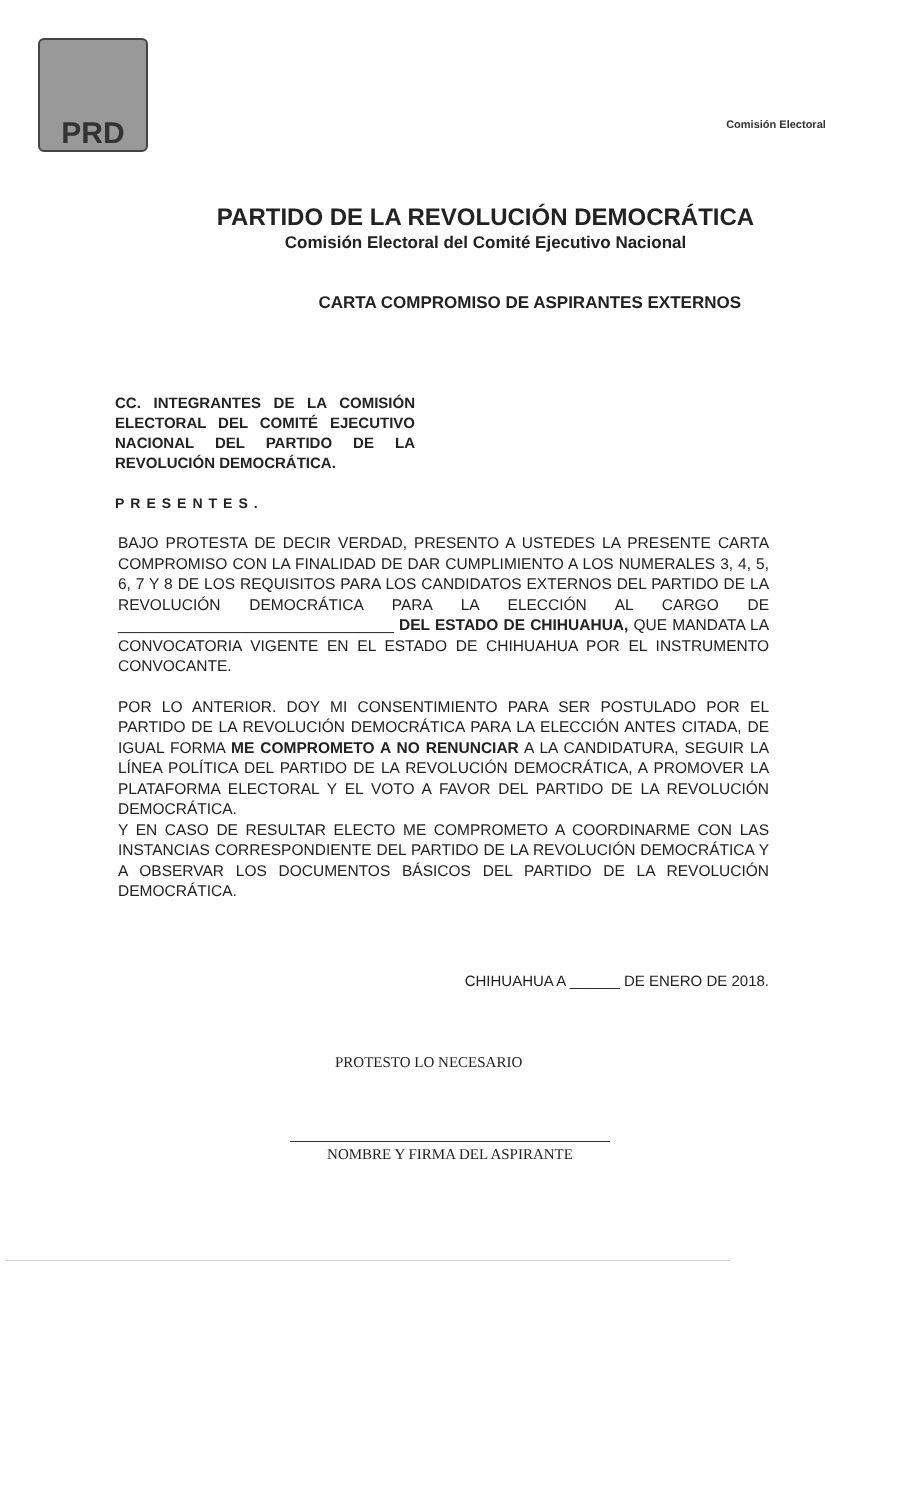PRD
Comisión Electoral
PARTIDO DE LA REVOLUCIÓN DEMOCRÁTICA
Comisión Electoral del Comité Ejecutivo Nacional
CARTA COMPROMISO DE ASPIRANTES EXTERNOS
CC. INTEGRANTES DE LA COMISIÓN ELECTORAL DEL COMITÉ EJECUTIVO NACIONAL DEL PARTIDO DE LA REVOLUCIÓN DEMOCRÁTICA.
PRESENTES.
BAJO PROTESTA DE DECIR VERDAD, PRESENTO A USTEDES LA PRESENTE CARTA COMPROMISO CON LA FINALIDAD DE DAR CUMPLIMIENTO A LOS NUMERALES 3, 4, 5, 6, 7 Y 8 DE LOS REQUISITOS PARA LOS CANDIDATOS EXTERNOS DEL PARTIDO DE LA REVOLUCIÓN DEMOCRÁTICA PARA LA ELECCIÓN AL CARGO DE ________________________________ DEL ESTADO DE CHIHUAHUA, QUE MANDATA LA CONVOCATORIA VIGENTE EN EL ESTADO DE CHIHUAHUA POR EL INSTRUMENTO CONVOCANTE.
POR LO ANTERIOR. DOY MI CONSENTIMIENTO PARA SER POSTULADO POR EL PARTIDO DE LA REVOLUCIÓN DEMOCRÁTICA PARA LA ELECCIÓN ANTES CITADA, DE IGUAL FORMA ME COMPROMETO A NO RENUNCIAR A LA CANDIDATURA, SEGUIR LA LÍNEA POLÍTICA DEL PARTIDO DE LA REVOLUCIÓN DEMOCRÁTICA, A PROMOVER LA PLATAFORMA ELECTORAL Y EL VOTO A FAVOR DEL PARTIDO DE LA REVOLUCIÓN DEMOCRÁTICA.
Y EN CASO DE RESULTAR ELECTO ME COMPROMETO A COORDINARME CON LAS INSTANCIAS CORRESPONDIENTE DEL PARTIDO DE LA REVOLUCIÓN DEMOCRÁTICA Y A OBSERVAR LOS DOCUMENTOS BÁSICOS DEL PARTIDO DE LA REVOLUCIÓN DEMOCRÁTICA.
CHIHUAHUA A ______ DE ENERO DE 2018.
PROTESTO LO NECESARIO
NOMBRE Y FIRMA DEL ASPIRANTE